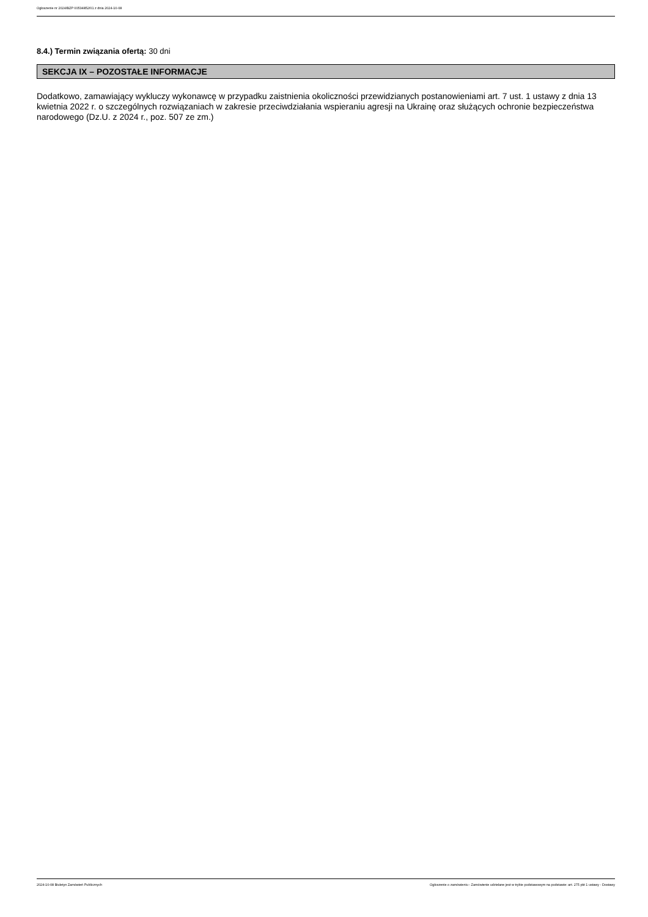Ogłoszenie nr 2024/BZP 00534852/01 z dnia 2024-10-08
8.4.) Termin związania ofertą: 30 dni
SEKCJA IX – POZOSTAŁE INFORMACJE
Dodatkowo, zamawiający wykluczy wykonawcę w przypadku zaistnienia okoliczności przewidzianych postanowieniami art. 7 ust. 1 ustawy z dnia 13 kwietnia 2022 r. o szczególnych rozwiązaniach w zakresie przeciwdziałania wspieraniu agresji na Ukrainę oraz służących ochronie bezpieczeństwa narodowego (Dz.U. z 2024 r., poz. 507 ze zm.)
2024-10-08 Biuletyn Zamówień Publicznych Ogłoszenie o zamówieniu - Zamówienie udzielane jest w trybie podstawowym na podstawie: art. 275 pkt 1 ustawy - Dostawy